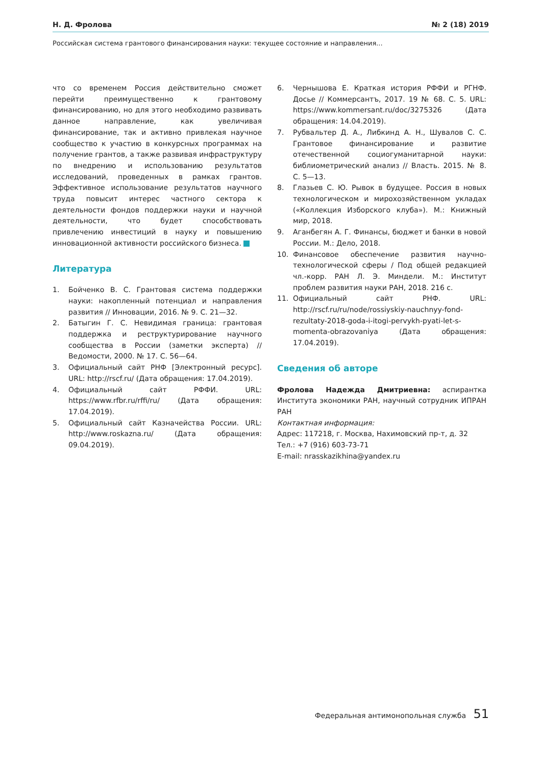Н. Д. Фролова № 2 (18) 2019
Российская система грантового финансирования науки: текущее состояние и направления...
что со временем Россия действительно сможет перейти преимущественно к грантовому финансированию, но для этого необходимо развивать данное направление, как увеличивая финансирование, так и активно привлекая научное сообщество к участию в конкурсных программах на получение грантов, а также развивая инфраструктуру по внедрению и использованию результатов исследований, проведенных в рамках грантов. Эффективное использование результатов научного труда повысит интерес частного сектора к деятельности фондов поддержки науки и научной деятельности, что будет способствовать привлечению инвестиций в науку и повышению инновационной активности российского бизнеса.
Литература
1. Бойченко В. С. Грантовая система поддержки науки: накопленный потенциал и направления развития // Инновации, 2016. № 9. С. 21—32.
2. Батыгин Г. С. Невидимая граница: грантовая поддержка и реструктурирование научного сообщества в России (заметки эксперта) // Ведомости, 2000. № 17. С. 56—64.
3. Официальный сайт РНФ [Электронный ресурс]. URL: http://rscf.ru/ (Дата обращения: 17.04.2019).
4. Официальный сайт РФФИ. URL: https://www.rfbr.ru/rffi/ru/ (Дата обращения: 17.04.2019).
5. Официальный сайт Казначейства России. URL: http://www.roskazna.ru/ (Дата обращения: 09.04.2019).
6. Чернышова Е. Краткая история РФФИ и РГНФ. Досье // Коммерсантъ, 2017. 19 № 68. С. 5. URL: https://www.kommersant.ru/doc/3275326 (Дата обращения: 14.04.2019).
7. Рубвальтер Д. А., Либкинд А. Н., Шувалов С. С. Грантовое финансирование и развитие отечественной социогуманитарной науки: библиометрический анализ // Власть. 2015. № 8. С. 5—13.
8. Глазьев С. Ю. Рывок в будущее. Россия в новых технологическом и мирохозяйственном укладах («Коллекция Изборского клуба»). М.: Книжный мир, 2018.
9. Аганбегян А. Г. Финансы, бюджет и банки в новой России. М.: Дело, 2018.
10. Финансовое обеспечение развития научно-технологической сферы / Под общей редакцией чл.-корр. РАН Л. Э. Миндели. М.: Институт проблем развития науки РАН, 2018. 216 с.
11. Официальный сайт РНФ. URL: http://rscf.ru/ru/node/rossiyskiy-nauchnyy-fond-rezultaty-2018-goda-i-itogi-pervykh-pyati-let-s-momenta-obrazovaniya (Дата обращения: 17.04.2019).
Сведения об авторе
Фролова Надежда Дмитриевна: аспирантка Института экономики РАН, научный сотрудник ИПРАН РАН
Контактная информация:
Адрес: 117218, г. Москва, Нахимовский пр-т, д. 32
Тел.: +7 (916) 603-73-71
E-mail: nrasskazikhina@yandex.ru
Федеральная антимонопольная служба 51